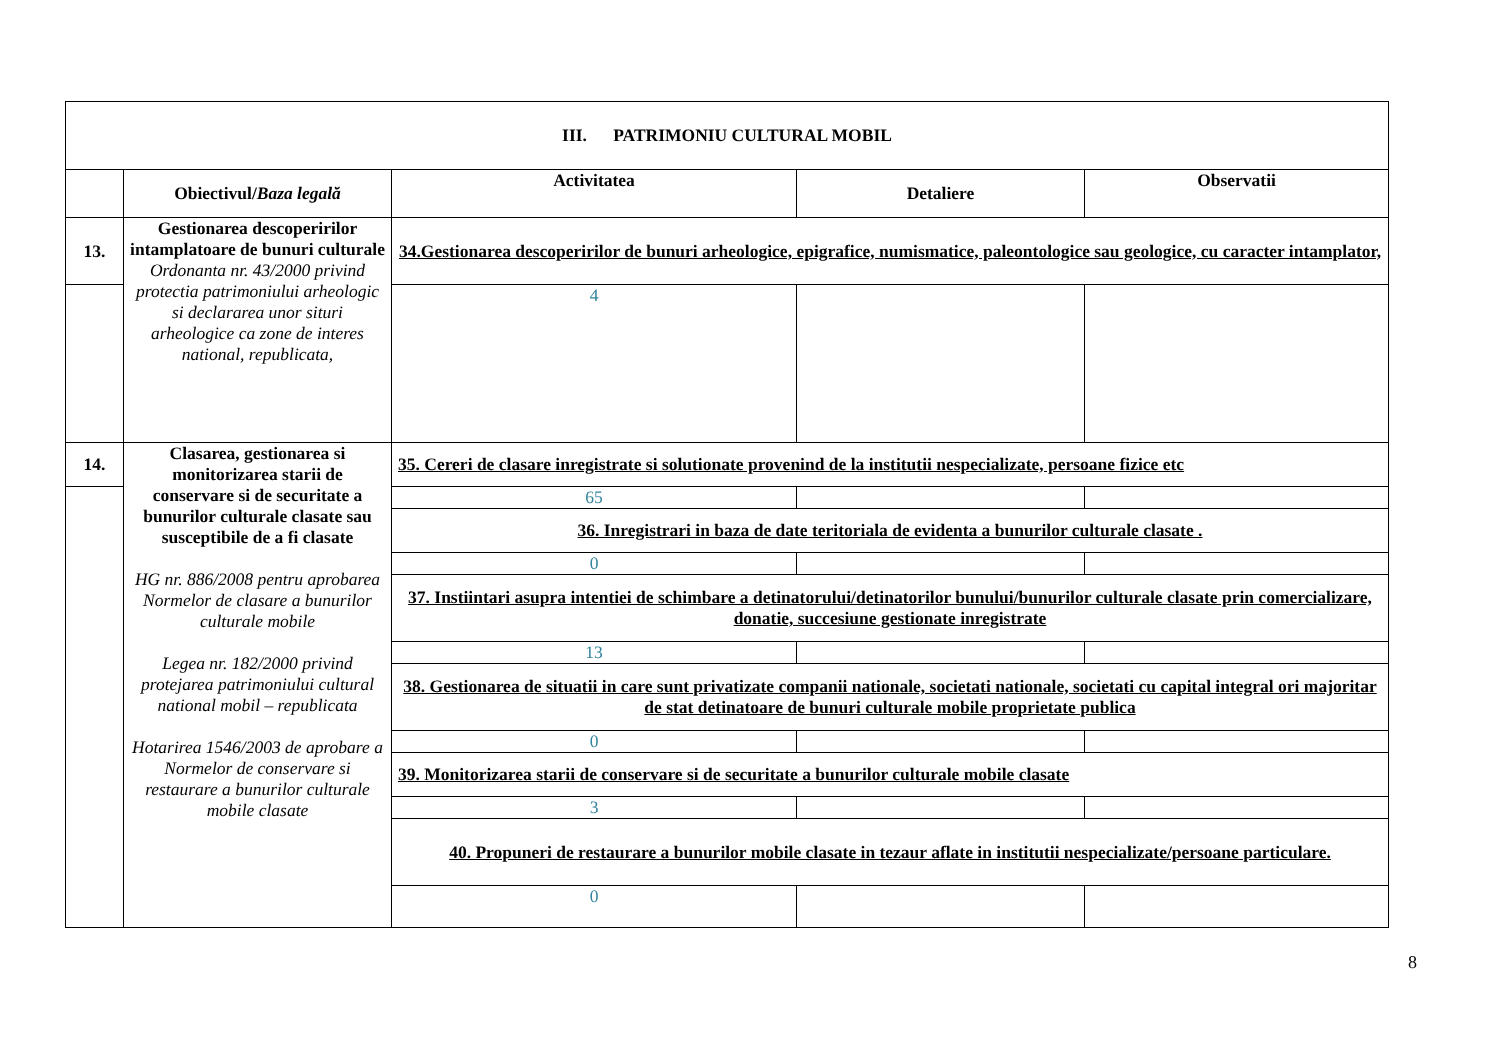| III. PATRIMONIU CULTURAL MOBIL | | | | |
| --- | --- | --- | --- | --- |
| | Obiectivul/ Baza legală | Activitatea | Detaliere | Observatii |
| 13. | Gestionarea descoperirilor intamplatoare de bunuri culturale Ordonanta nr. 43/2000 privind protectia patrimoniului arheologic si declararea unor situri arheologice ca zone de interes national, republicata, | 34.Gestionarea descoperirilor de bunuri arheologice, epigrafice, numismatice, paleontologice sau geologice, cu caracter intamplator, | | |
| | | 4 | | |
| 14. | Clasarea, gestionarea si monitorizarea starii de conservare si de securitate a bunurilor culturale clasate sau susceptibile de a fi clasate HG nr. 886/2008 pentru aprobarea Normelor de clasare a bunurilor culturale mobile Legea nr. 182/2000 privind protejarea patrimoniului cultural national mobil – republicata Hotarirea 1546/2003 de aprobare a Normelor de conservare si restaurare a bunurilor culturale mobile clasate | 35. Cereri de clasare inregistrate si solutionate provenind de la institutii nespecializate, persoane fizice etc | | |
| | | 65 | | |
| | | 36. Inregistrari in baza de date teritoriala de evidenta a bunurilor culturale clasate . | | |
| | | 0 | | |
| | | 37. Instiintari asupra intentiei de schimbare a detinatorului/detinatorilor bunului/bunurilor culturale clasate prin comercializare, donatie, succesiune gestionate inregistrate | | |
| | | 13 | | |
| | | 38. Gestionarea de situatii in care sunt privatizate companii nationale, societati nationale, societati cu capital integral ori majoritar de stat detinatoare de bunuri culturale mobile proprietate publica | | |
| | | 0 | | |
| | | 39. Monitorizarea starii de conservare si de securitate a bunurilor culturale mobile clasate | | |
| | | 3 | | |
| | | 40. Propuneri de restaurare a bunurilor mobile clasate in tezaur aflate in institutii nespecializate/persoane particulare. | | |
| | | 0 | | |
8